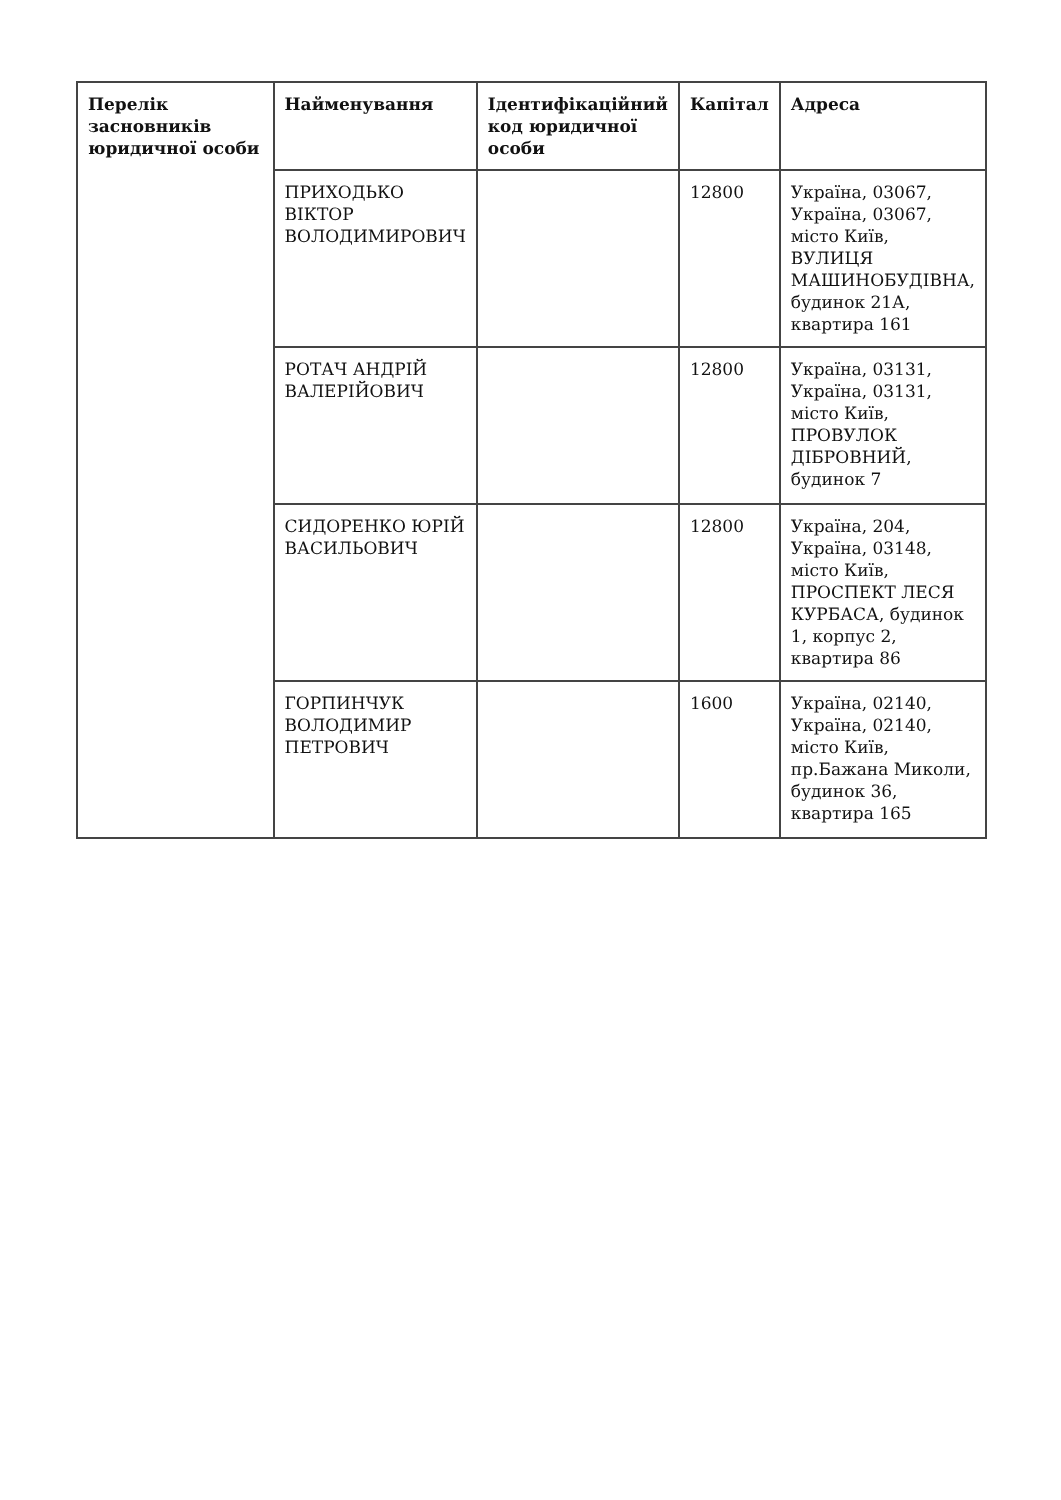| Перелік засновників юридичної особи | Найменування | Ідентифікаційний код юридичної особи | Капітал | Адреса |
| --- | --- | --- | --- | --- |
| | ПРИХОДЬКО ВІКТОР ВОЛОДИМИРОВИЧ | | 12800 | Україна, 03067, Україна, 03067, місто Київ, ВУЛИЦЯ МАШИНОБУДІВНА, будинок 21А, квартира 161 |
| | РОТАЧ АНДРІЙ ВАЛЕРІЙОВИЧ | | 12800 | Україна, 03131, Україна, 03131, місто Київ, ПРОВУЛОК ДІБРОВНИЙ, будинок 7 |
| | СИДОРЕНКО ЮРІЙ ВАСИЛЬОВИЧ | | 12800 | Україна, 204, Україна, 03148, місто Київ, ПРОСПЕКТ ЛЕСЯ КУРБАСА, будинок 1, корпус 2, квартира 86 |
| | ГОРПИНЧУК ВОЛОДИМИР ПЕТРОВИЧ | | 1600 | Україна, 02140, Україна, 02140, місто Київ, пр.Бажана Миколи, будинок 36, квартира 165 |